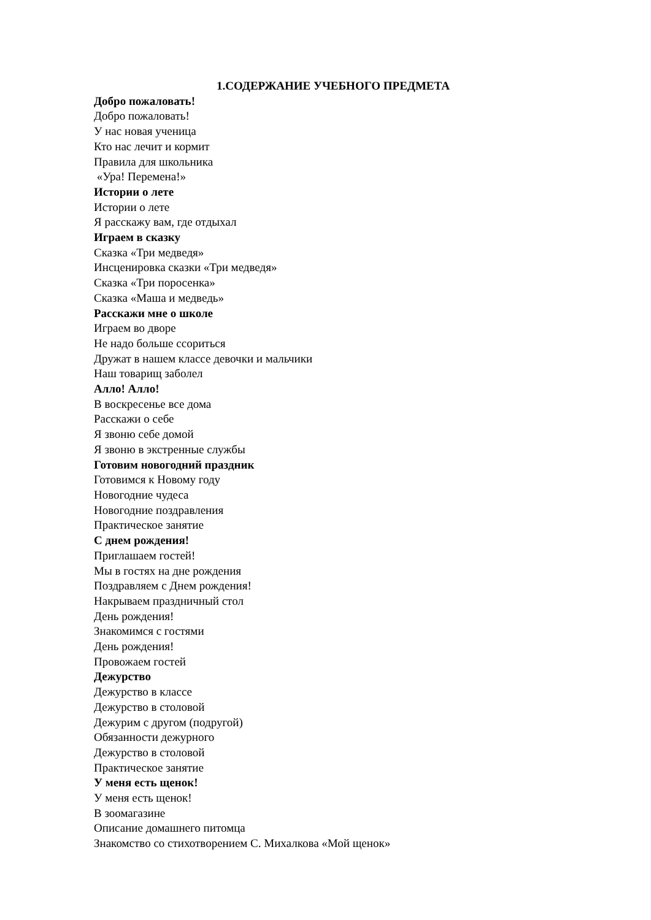1.СОДЕРЖАНИЕ УЧЕБНОГО ПРЕДМЕТА
Добро пожаловать!
Добро пожаловать!
У нас новая ученица
Кто нас лечит и кормит
Правила для школьника
«Ура! Перемена!»
Истории о лете
Истории о лете
Я расскажу вам, где отдыхал
Играем в сказку
Сказка «Три медведя»
Инсценировка сказки «Три медведя»
Сказка «Три поросенка»
Сказка «Маша и медведь»
Расскажи мне о школе
Играем во дворе
Не надо больше ссориться
Дружат в нашем классе девочки и мальчики
Наш товарищ заболел
Алло! Алло!
В воскресенье все дома
Расскажи о себе
Я звоню себе домой
Я звоню в экстренные службы
Готовим новогодний праздник
Готовимся к Новому году
Новогодние чудеса
Новогодние поздравления
Практическое занятие
С днем рождения!
Приглашаем гостей!
Мы в гостях на дне рождения
Поздравляем с Днем рождения!
Накрываем праздничный стол
День рождения!
Знакомимся с гостями
День рождения!
Провожаем гостей
Дежурство
Дежурство в классе
Дежурство в столовой
Дежурим с другом (подругой)
Обязанности дежурного
Дежурство в столовой
Практическое занятие
У меня есть щенок!
У меня есть щенок!
В зоомагазине
Описание домашнего питомца
Знакомство со стихотворением С. Михалкова «Мой щенок»